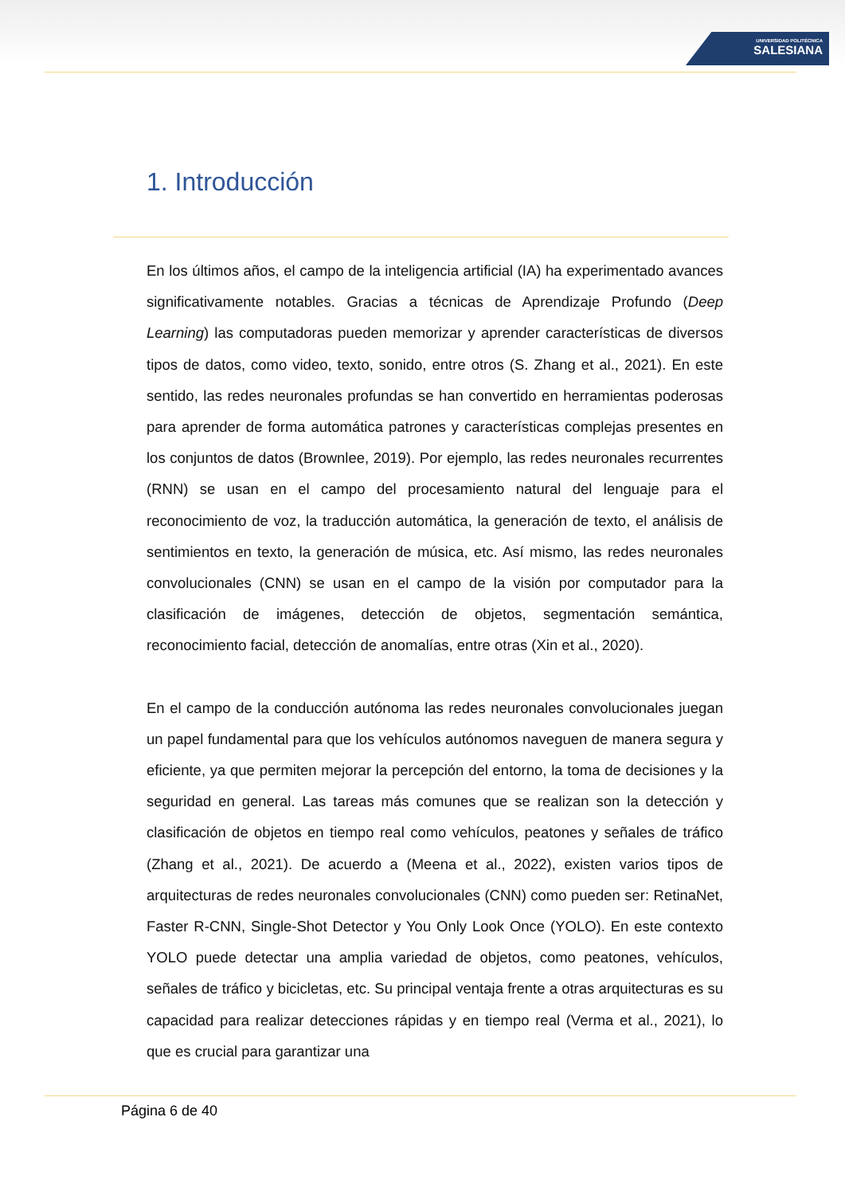UNIVERSIDAD POLITÉCNICA
SALESIANA
1. Introducción
En los últimos años, el campo de la inteligencia artificial (IA) ha experimentado avances significativamente notables. Gracias a técnicas de Aprendizaje Profundo (Deep Learning) las computadoras pueden memorizar y aprender características de diversos tipos de datos, como video, texto, sonido, entre otros (S. Zhang et al., 2021). En este sentido, las redes neuronales profundas se han convertido en herramientas poderosas para aprender de forma automática patrones y características complejas presentes en los conjuntos de datos (Brownlee, 2019). Por ejemplo, las redes neuronales recurrentes (RNN) se usan en el campo del procesamiento natural del lenguaje para el reconocimiento de voz, la traducción automática, la generación de texto, el análisis de sentimientos en texto, la generación de música, etc. Así mismo, las redes neuronales convolucionales (CNN) se usan en el campo de la visión por computador para la clasificación de imágenes, detección de objetos, segmentación semántica, reconocimiento facial, detección de anomalías, entre otras (Xin et al., 2020).
En el campo de la conducción autónoma las redes neuronales convolucionales juegan un papel fundamental para que los vehículos autónomos naveguen de manera segura y eficiente, ya que permiten mejorar la percepción del entorno, la toma de decisiones y la seguridad en general. Las tareas más comunes que se realizan son la detección y clasificación de objetos en tiempo real como vehículos, peatones y señales de tráfico (Zhang et al., 2021). De acuerdo a (Meena et al., 2022), existen varios tipos de arquitecturas de redes neuronales convolucionales (CNN) como pueden ser: RetinaNet, Faster R-CNN, Single-Shot Detector y You Only Look Once (YOLO). En este contexto YOLO puede detectar una amplia variedad de objetos, como peatones, vehículos, señales de tráfico y bicicletas, etc. Su principal ventaja frente a otras arquitecturas es su capacidad para realizar detecciones rápidas y en tiempo real (Verma et al., 2021), lo que es crucial para garantizar una
Página 6 de 40